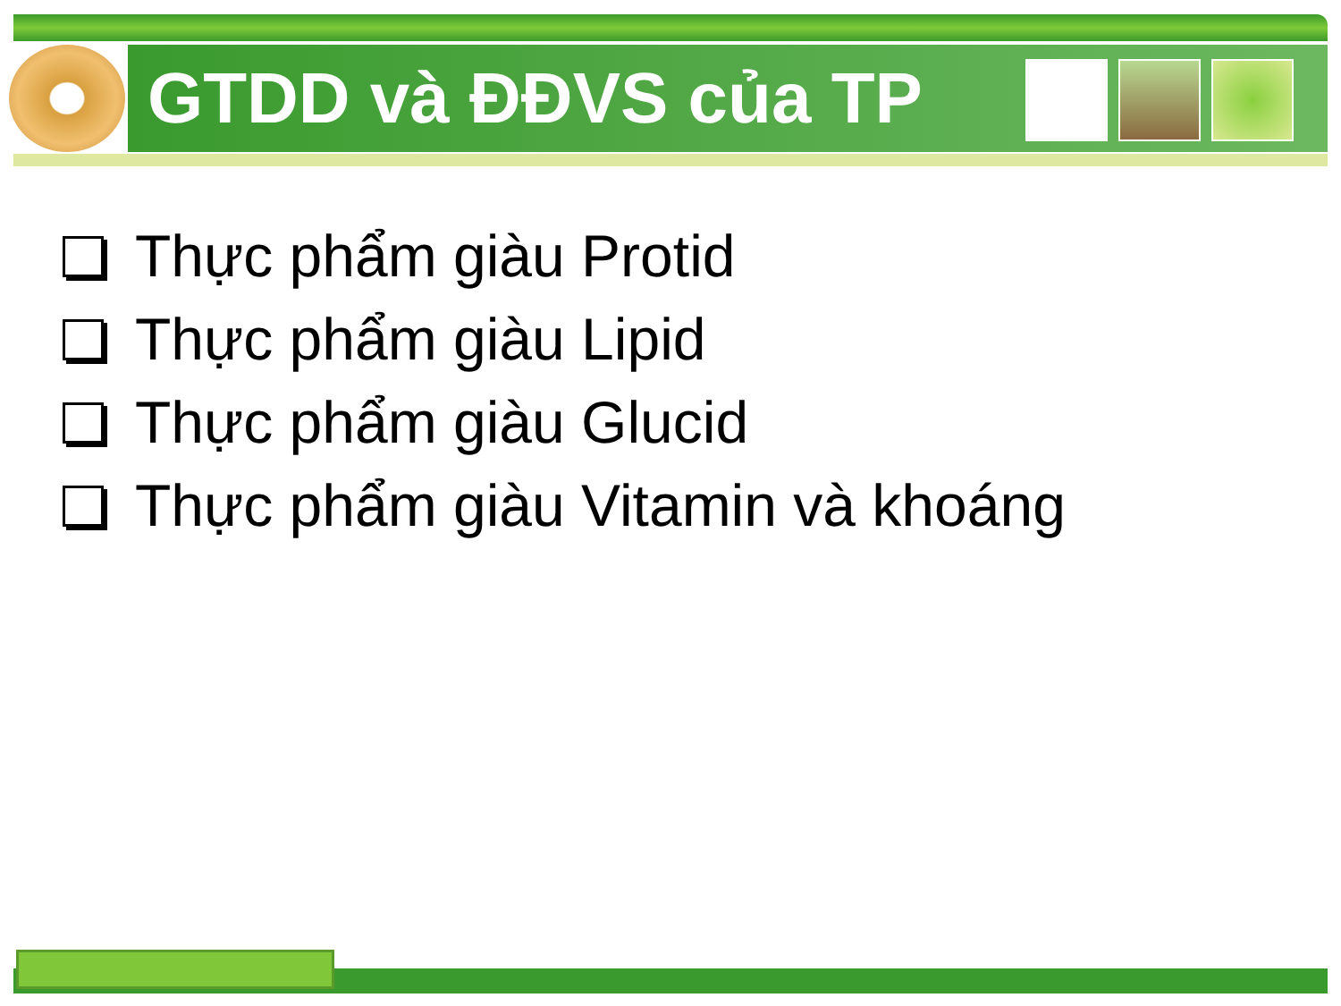GTDD và ĐĐVS của TP
Thực phẩm giàu Protid
Thực phẩm giàu Lipid
Thực phẩm giàu Glucid
Thực phẩm giàu Vitamin và khoáng